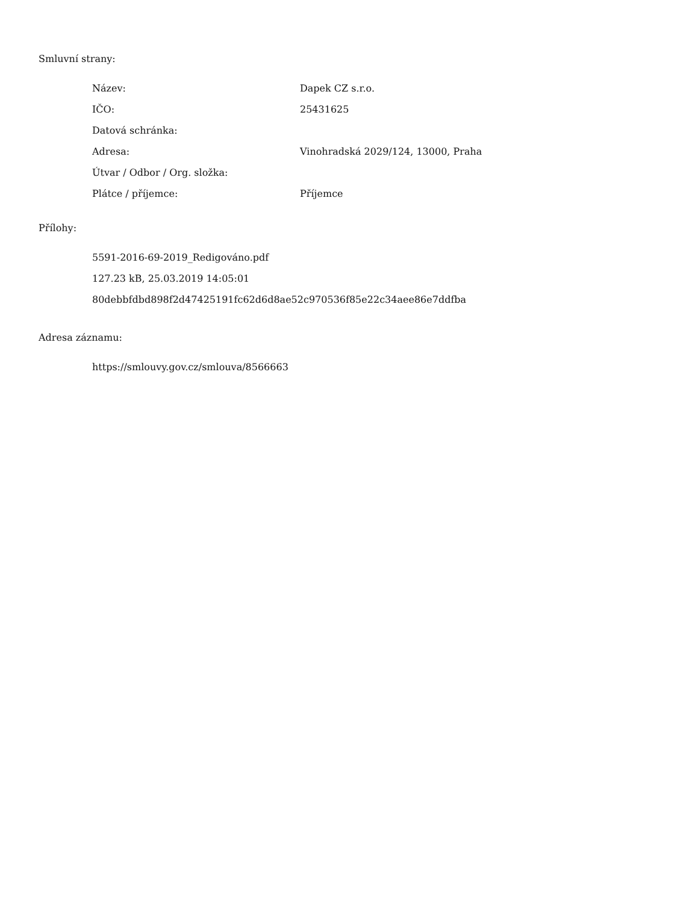Smluvní strany:
| Název: | Dapek CZ s.r.o. |
| IČO: | 25431625 |
| Datová schránka: | |
| Adresa: | Vinohradská 2029/124, 13000, Praha |
| Útvar / Odbor / Org. složka: | |
| Plátce / příjemce: | Příjemce |
Přílohy:
5591-2016-69-2019_Redigováno.pdf
127.23 kB, 25.03.2019 14:05:01
80debbfdbd898f2d47425191fc62d6d8ae52c970536f85e22c34aee86e7ddfba
Adresa záznamu:
https://smlouvy.gov.cz/smlouva/8566663